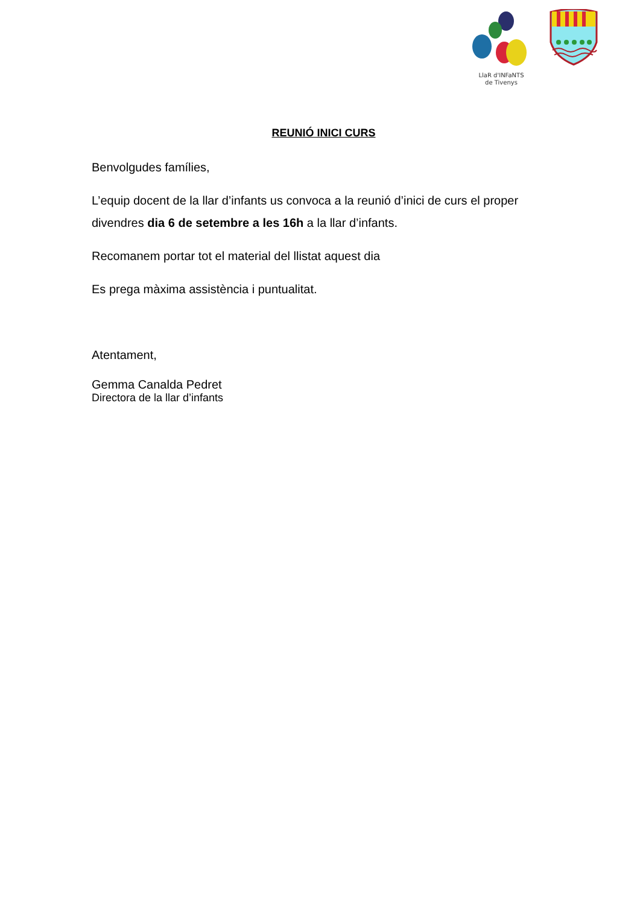LlaR d'INFaNTS
de Tivenys
REUNIÓ INICI CURS
Benvolgudes famílies,
L’equip docent de la llar d’infants us convoca a la reunió d’inici de curs el proper divendres dia 6 de setembre a les 16h a la llar d’infants.
Recomanem portar tot el material del llistat aquest dia
Es prega màxima assistència i puntualitat.
Atentament,
Gemma Canalda Pedret
Directora de la llar d’infants